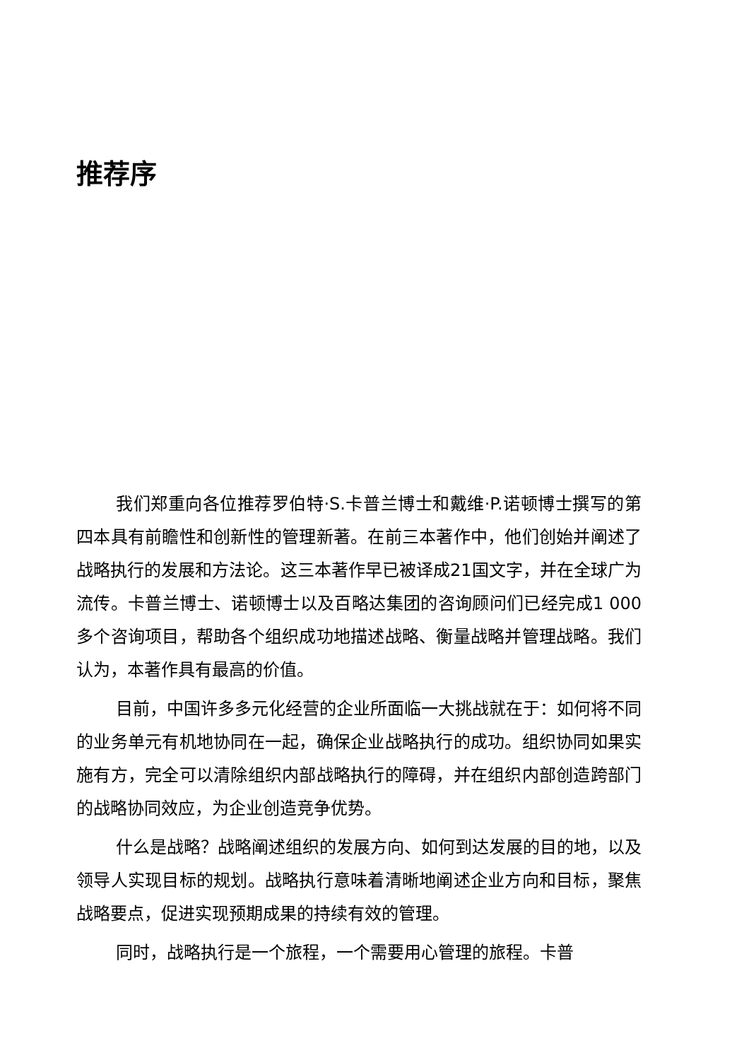推荐序
我们郑重向各位推荐罗伯特·S.卡普兰博士和戴维·P.诺顿博士撰写的第四本具有前瞻性和创新性的管理新著。在前三本著作中，他们创始并阐述了战略执行的发展和方法论。这三本著作早已被译成21国文字，并在全球广为流传。卡普兰博士、诺顿博士以及百略达集团的咨询顾问们已经完成1 000多个咨询项目，帮助各个组织成功地描述战略、衡量战略并管理战略。我们认为，本著作具有最高的价值。
目前，中国许多多元化经营的企业所面临一大挑战就在于：如何将不同的业务单元有机地协同在一起，确保企业战略执行的成功。组织协同如果实施有方，完全可以清除组织内部战略执行的障碍，并在组织内部创造跨部门的战略协同效应，为企业创造竞争优势。
什么是战略？战略阐述组织的发展方向、如何到达发展的目的地，以及领导人实现目标的规划。战略执行意味着清晰地阐述企业方向和目标，聚焦战略要点，促进实现预期成果的持续有效的管理。
同时，战略执行是一个旅程，一个需要用心管理的旅程。卡普